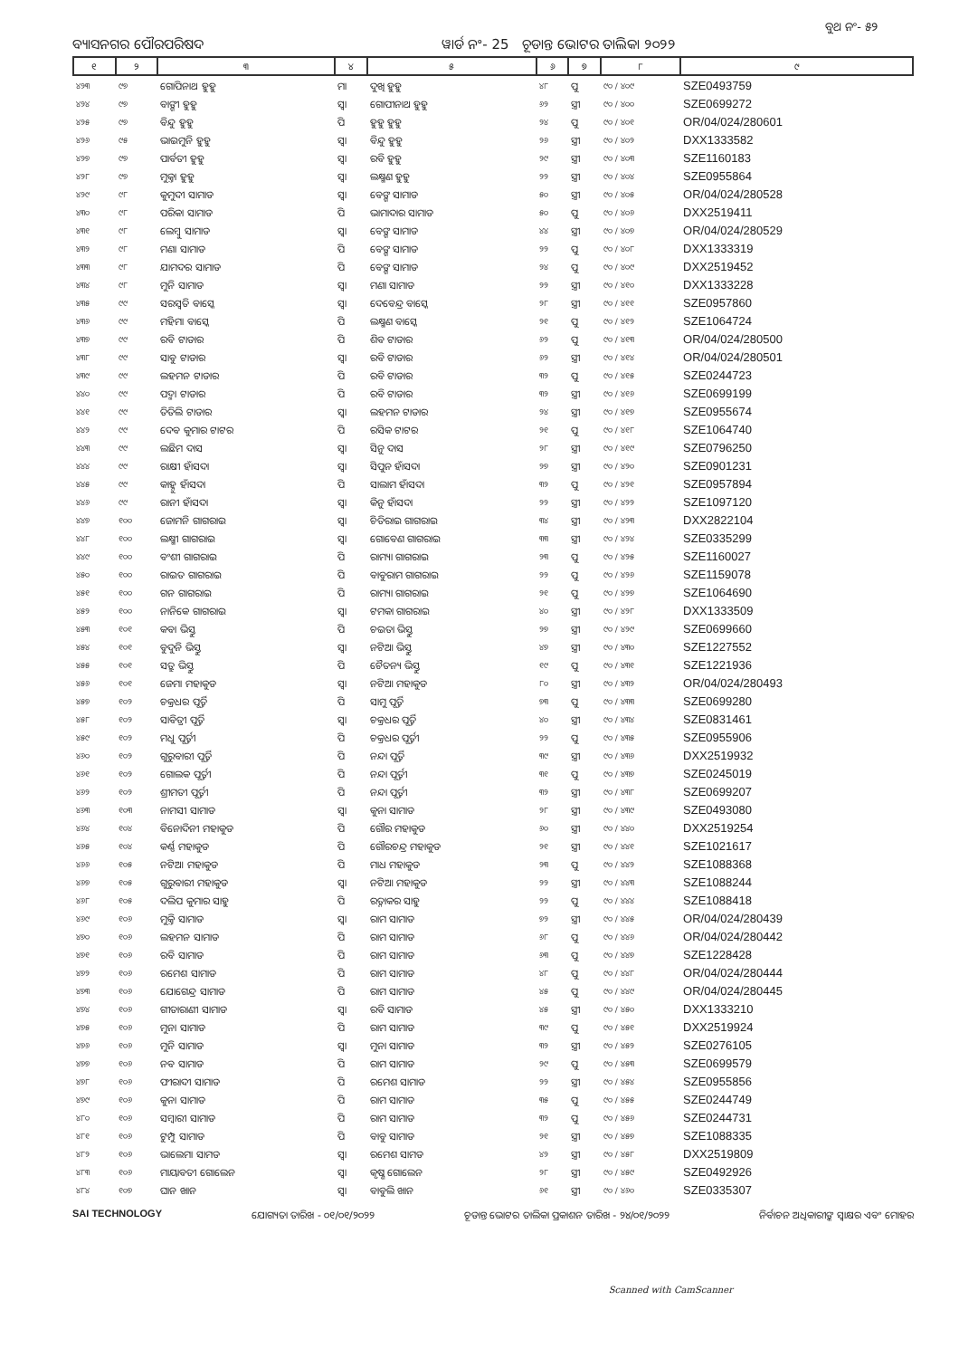ବୁଥ ନଂ- ୫୨
ବ୍ୟାସନଗର ପୌରପରିଷଦ ୱାର୍ଡ ନଂ- 25 ଚୂଡାନ୍ତ ଭୋଟର ତାଲିକା ୨୦୨୨
| ୧ | ୨ | ୩ | ୪ | ୫ | ୬ | ୭ | ୮ | ୯ |
| --- | --- | --- | --- | --- | --- | --- | --- | --- |
| ୪୨୩ | ୯୭ | ଗୋପିନାଥ ହୁହୁ | ମା | ଦୁଖି ହୁହୁ | ୪୮ | ପୁ | ୯୦ / ୪୦୯ | SZE0493759 |
| ୪୨୪ | ୯୭ | ବାଙ୍ଗୀ ହୁହୁ | ସ୍ଵା | ଗୋପୀନାଥ ହୁହୁ | ୬୨ | ସ୍ତ୍ରୀ | ୯୦ / ୪୦୦ | SZE0699272 |
| ୪୨୫ | ୯୭ | ବିନ୍ଦୁ ହୁହୁ | ପି | ହୁହୁ ହୁହୁ | ୨୪ | ପୁ | ୯୦ / ୪୦୧ | OR/04/024/280601 |
| ୪୨୬ | ୯୫ | ଭାଇମୁନି ହୁହୁ | ସ୍ଵା | ବିନ୍ଦୁ ହୁହୁ | ୨୬ | ସ୍ତ୍ରୀ | ୯୦ / ୪୦୨ | DXX1333582 |
| ୪୨୭ | ୯୭ | ପାର୍ବତୀ ହୁହୁ | ସ୍ଵା | ରବି ହୁହୁ | ୨୯ | ସ୍ତ୍ରୀ | ୯୦ / ୪୦୩ | SZE1160183 |
| ୪୨୮ | ୯୭ | ମୁକ୍ତା ହୁହୁ | ସ୍ଵା | ଲକ୍ଷ୍ମଣ ହୁହୁ | ୨୨ | ସ୍ତ୍ରୀ | ୯୦ / ୪୦୪ | SZE0955864 |
| ୪୨୯ | ୯୮ | କୁମୁଦୀ ସାମାଡ | ସ୍ଵା | ବେଙ୍ଗ ସାମାଡ | ୫୦ | ସ୍ତ୍ରୀ | ୯୦ / ୪୦୫ | OR/04/024/280528 |
| ୪୩୦ | ୯୮ | ପରିକା ସାମାଡ | ପି | ଭାମାଦାର ସାମାଡ | ୫୦ | ପୁ | ୯୦ / ୪୦୬ | DXX2519411 |
| ୪୩୧ | ୯୮ | ଲେମ୍ବୁ ସାମାଡ | ସ୍ଵା | ବେଙ୍ଗ ସାମାଡ | ୪୪ | ସ୍ତ୍ରୀ | ୯୦ / ୪୦୭ | OR/04/024/280529 |
| ୪୩୨ | ୯୮ | ମଣା ସାମାଡ | ପି | ବେଙ୍ଗ ସାମାଡ | ୨୨ | ପୁ | ୯୦ / ୪୦୮ | DXX1333319 |
| ୪୩୩ | ୯୮ | ଯାମଦର ସାମାଡ | ପି | ବେଙ୍ଗ ସାମାଡ | ୨୪ | ପୁ | ୯୦ / ୪୦୯ | DXX2519452 |
| ୪୩୪ | ୯୮ | ମୁନି ସାମାଡ | ସ୍ଵା | ମଣା ସାମାଡ | ୨୨ | ସ୍ତ୍ରୀ | ୯୦ / ୪୧୦ | DXX1333228 |
| ୪୩୫ | ୯୯ | ସରସ୍ୱତି ବାସ୍କେ | ସ୍ଵା | ଦେବେନ୍ଦ୍ର ବାସ୍କେ | ୨୮ | ସ୍ତ୍ରୀ | ୯୦ / ୪୧୧ | SZE0957860 |
| ୪୩୬ | ୯୯ | ମହିମା ବାସ୍କେ | ପି | ଲକ୍ଷ୍ମଣ ବାସ୍କେ | ୨୧ | ପୁ | ୯୦ / ୪୧୨ | SZE1064724 |
| ୪୩୭ | ୯୯ | ରବି ଟାଡାର | ପି | ଶିବ ଟାଡାର | ୬୨ | ପୁ | ୯୦ / ୪୧୩ | OR/04/024/280500 |
| ୪୩୮ | ୯୯ | ସାବୁ ଟାଡାର | ସ୍ଵା | ରବି ଟାଡାର | ୬୨ | ସ୍ତ୍ରୀ | ୯୦ / ୪୧୪ | OR/04/024/280501 |
| ୪୩୯ | ୯୯ | ଲହମନ ଟାଡାର | ପି | ରବି ଟାଡାର | ୩୨ | ପୁ | ୯୦ / ୪୧୫ | SZE0244723 |
| ୪୪୦ | ୯୯ | ପଦ୍ମା ଟାଡାର | ପି | ରବି ଟାଡାର | ୩୨ | ସ୍ତ୍ରୀ | ୯୦ / ୪୧୬ | SZE0699199 |
| ୪୪୧ | ୯୯ | ତିତିଲି ଟାଡାର | ସ୍ଵା | ଲହମନ ଟାଡାର | ୨୪ | ସ୍ତ୍ରୀ | ୯୦ / ୪୧୭ | SZE0955674 |
| ୪୪୨ | ୯୯ | ଦେବ କୁମାର ଟାଟର | ପି | ରସିକ ଟାଟର | ୨୧ | ପୁ | ୯୦ / ୪୧୮ | SZE1064740 |
| ୪୪୩ | ୯୯ | ଲଛିମ ଦାସ | ସ୍ଵା | ସିନୁ ଦାସ | ୨୮ | ସ୍ତ୍ରୀ | ୯୦ / ୪୧୯ | SZE0796250 |
| ୪୪୪ | ୯୯ | ରାକ୍ଷୀ ହାଁସଦା | ସ୍ଵା | ସିପୁନ ହାଁସଦା | ୨୭ | ସ୍ତ୍ରୀ | ୯୦ / ୪୨୦ | SZE0901231 |
| ୪୪୫ | ୯୯ | କାହ୍ନୁ ହାଁସଦା | ପି | ସାଲାମ ହାଁସଦା | ୩୨ | ପୁ | ୯୦ / ୪୨୧ | SZE0957894 |
| ୪୪୬ | ୯୯ | ରାନୀ ହାଁସଦା | ସ୍ଵା | କିନୁ ହାଁସଦା | ୨୨ | ସ୍ତ୍ରୀ | ୯୦ / ୪୨୨ | SZE1097120 |
| ୪୪୭ | ୧୦୦ | ଜୋମନି ଗାଗରାଇ | ସ୍ଵା | ଚିତିରାଇ ଗାଗରାଇ | ୩୪ | ସ୍ତ୍ରୀ | ୯୦ / ୪୨୩ | DXX2822104 |
| ୪୪୮ | ୧୦୦ | ଲକ୍ଷ୍ମୀ ଗାଗରାଇ | ସ୍ଵା | ଗୋବେଣ ଗାଗରାଇ | ୩୩ | ସ୍ତ୍ରୀ | ୯୦ / ୪୨୪ | SZE0335299 |
| ୪୪୯ | ୧୦୦ | ବଂଶୀ ଗାଗରାଇ | ପି | ରାମ୍ୟା ଗାଗରାଇ | ୨୩ | ପୁ | ୯୦ / ୪୨୫ | SZE1160027 |
| ୪୫୦ | ୧୦୦ | ରାଇତ ଗାଗରାଇ | ପି | ବାବୁରାମ ଗାଗରାଇ | ୨୨ | ପୁ | ୯୦ / ୪୨୬ | SZE1159078 |
| ୪୫୧ | ୧୦୦ | ଗନ ଗାଗରାଇ | ପି | ରାମ୍ୟା ଗାଗରାଇ | ୨୧ | ପୁ | ୯୦ / ୪୨୭ | SZE1064690 |
| ୪୫୨ | ୧୦୦ | ନାନିକେ ଗାଗରାଇ | ସ୍ଵା | ଟମକା ଗାଗରାଇ | ୪୦ | ସ୍ତ୍ରୀ | ୯୦ / ୪୨୮ | DXX1333509 |
| ୪୫୩ | ୧୦୧ | କବା ଭିସ୍ତୁ | ପି | ଚଇତା ଭିସ୍ତୁ | ୨୭ | ସ୍ତ୍ରୀ | ୯୦ / ୪୨୯ | SZE0699660 |
| ୪୫୪ | ୧୦୧ | ବୁଦୁନି ଭିସ୍ତୁ | ସ୍ଵା | ନଟିଆ ଭିସ୍ତୁ | ୪୭ | ସ୍ତ୍ରୀ | ୯୦ / ୪୩୦ | SZE1227552 |
| ୪୫୫ | ୧୦୧ | ସତ୍ରୁ ଭିସ୍ତୁ | ପି | ଚୈତନ୍ୟ ଭିସ୍ତୁ | ୧୯ | ପୁ | ୯୦ / ୪୩୧ | SZE1221936 |
| ୪୫୬ | ୧୦୧ | ଜେମା ମହାକୁଡ | ସ୍ଵା | ନଟିଆ ମହାକୁଡ | ୮୦ | ସ୍ତ୍ରୀ | ୯୦ / ୪୩୨ | OR/04/024/280493 |
| ୪୫୭ | ୧୦୨ | ଚକ୍ରଧର ପୂର୍ତ୍ତି | ପି | ସାମୁ ପୂର୍ତ୍ତି | ୭୩ | ପୁ | ୯୦ / ୪୩୩ | SZE0699280 |
| ୪୫୮ | ୧୦୨ | ସାବିତ୍ରୀ ପୂର୍ତ୍ତି | ସ୍ଵା | ଚକ୍ରଧର ପୂର୍ତ୍ତି | ୪୦ | ସ୍ତ୍ରୀ | ୯୦ / ୪୩୪ | SZE0831461 |
| ୪୫୯ | ୧୦୨ | ମଧୁ ପୂର୍ତ୍ତୀ | ପି | ଚକ୍ରଧର ପୂର୍ତ୍ତୀ | ୨୨ | ପୁ | ୯୦ / ୪୩୫ | SZE0955906 |
| ୪୬୦ | ୧୦୨ | ଗୁରୁବାରୀ ପୂର୍ତ୍ତି | ପି | ନନ୍ଦା ପୂର୍ତ୍ତି | ୩୯ | ସ୍ତ୍ରୀ | ୯୦ / ୪୩୬ | DXX2519932 |
| ୪୬୧ | ୧୦୨ | ଗୋଲକ ପୂର୍ତ୍ତୀ | ପି | ନନ୍ଦା ପୂର୍ତ୍ତୀ | ୩୧ | ପୁ | ୯୦ / ୪୩୭ | SZE0245019 |
| ୪୬୨ | ୧୦୨ | ଶ୍ରୀମତୀ ପୂର୍ତ୍ତୀ | ପି | ନନ୍ଦା ପୂର୍ତ୍ତୀ | ୩୨ | ସ୍ତ୍ରୀ | ୯୦ / ୪୩୮ | SZE0699207 |
| ୪୬୩ | ୧୦୩ | ନାମସୀ ସାମାଡ | ସ୍ଵା | କୁନା ସାମାଡ | ୨୮ | ସ୍ତ୍ରୀ | ୯୦ / ୪୩୯ | SZE0493080 |
| ୪୬୪ | ୧୦୪ | ବିନୋଦିନୀ ମହାକୁଡ | ପି | ଗୌର ମହାକୁଡ | ୬୦ | ସ୍ତ୍ରୀ | ୯୦ / ୪୪୦ | DXX2519254 |
| ୪୬୫ | ୧୦୪ | କର୍ଣ୍ଣ ମହାକୁଡ | ପି | ଗୌରଚନ୍ଦ୍ର ମହାକୁଡ | ୨୧ | ସ୍ତ୍ରୀ | ୯୦ / ୪୪୧ | SZE1021617 |
| ୪୬୬ | ୧୦୫ | ନଟିଆ ମହାକୁଡ | ପି | ମାଧ ମହାକୁଡ | ୨୩ | ପୁ | ୯୦ / ୪୪୨ | SZE1088368 |
| ୪୬୭ | ୧୦୫ | ଗୁରୁବାରୀ ମହାକୁଡ | ସ୍ଵା | ନଟିଆ ମହାକୁଡ | ୨୨ | ସ୍ତ୍ରୀ | ୯୦ / ୪୪୩ | SZE1088244 |
| ୪୬୮ | ୧୦୫ | ଦଲିପ କୁମାର ସାହୁ | ପି | ରତ୍ନାକର ସାହୁ | ୨୨ | ପୁ | ୯୦ / ୪୪୪ | SZE1088418 |
| ୪୬୯ | ୧୦୬ | ମୁକ୍ତି ସାମାଡ | ସ୍ଵା | ରାମ ସାମାଡ | ୭୨ | ସ୍ତ୍ରୀ | ୯୦ / ୪୪୫ | OR/04/024/280439 |
| ୪୭୦ | ୧୦୬ | ଲହମନ ସାମାଡ | ପି | ରାମ ସାମାଡ | ୬୮ | ପୁ | ୯୦ / ୪୪୬ | OR/04/024/280442 |
| ୪୭୧ | ୧୦୬ | ରବି ସାମାଡ | ପି | ରାମ ସାମାଡ | ୬୩ | ପୁ | ୯୦ / ୪୪୭ | SZE1228428 |
| ୪୭୨ | ୧୦୬ | ରମେଶ ସାମାଡ | ପି | ରାମ ସାମାଡ | ୪୮ | ପୁ | ୯୦ / ୪୪୮ | OR/04/024/280444 |
| ୪୭୩ | ୧୦୬ | ଯୋଗେନ୍ଦ୍ର ସାମାଡ | ପି | ରାମ ସାମାଡ | ୪୫ | ପୁ | ୯୦ / ୪୪୯ | OR/04/024/280445 |
| ୪୭୪ | ୧୦୬ | ଗୀତାରାଣୀ ସାମାଡ | ସ୍ଵା | ରବି ସାମାଡ | ୪୫ | ସ୍ତ୍ରୀ | ୯୦ / ୪୫୦ | DXX1333210 |
| ୪୭୫ | ୧୦୬ | ମୁନା ସାମାଡ | ପି | ରାମ ସାମାଡ | ୩୯ | ପୁ | ୯୦ / ୪୫୧ | DXX2519924 |
| ୪୭୬ | ୧୦୬ | ମୁନି ସାମାଡ | ସ୍ଵା | ମୁନା ସାମାଡ | ୩୨ | ସ୍ତ୍ରୀ | ୯୦ / ୪୫୨ | SZE0276105 |
| ୪୭୭ | ୧୦୬ | ନବ ସାମାଡ | ପି | ରାମ ସାମାଡ | ୨୯ | ପୁ | ୯୦ / ୪୫୩ | SZE0699579 |
| ୪୭୮ | ୧୦୬ | ଫୀରାଦୀ ସାମାଡ | ପି | ରମେଶ ସାମାଡ | ୨୨ | ସ୍ତ୍ରୀ | ୯୦ / ୪୫୪ | SZE0955856 |
| ୪୭୯ | ୧୦୬ | କୁନା ସାମାଡ | ପି | ରାମ ସାମାଡ | ୩୫ | ପୁ | ୯୦ / ୪୫୫ | SZE0244749 |
| ୪୮୦ | ୧୦୬ | ସମ୍ବାରୀ ସାମାଡ | ପି | ରାମ ସାମାଡ | ୩୨ | ପୁ | ୯୦ / ୪୫୬ | SZE0244731 |
| ୪୮୧ | ୧୦୬ | ଟୁମ୍ପୁ ସାମାଡ | ପି | ବାବୁ ସାମାଡ | ୨୧ | ସ୍ତ୍ରୀ | ୯୦ / ୪୫୭ | SZE1088335 |
| ୪୮୨ | ୧୦୬ | ଭାଲେମା ସାମଡ | ସ୍ଵା | ରମେଶ ସାମଡ | ୪୨ | ସ୍ତ୍ରୀ | ୯୦ / ୪୫୮ | DXX2519809 |
| ୪୮୩ | ୧୦୬ | ମାୟାବତୀ ଗୋଲେନ | ସ୍ଵା | କୃଷ୍ଣ ଗୋଲେନ | ୨୮ | ସ୍ତ୍ରୀ | ୯୦ / ୪୫୯ | SZE0492926 |
| ୪୮୪ | ୧୦୭ | ଘାନ ଖାନ | ସ୍ଵା | ବାବୁଲି ଖାନ | ୬୧ | ସ୍ତ୍ରୀ | ୯୦ / ୪୬୦ | SZE0335307 |
SAI TECHNOLOGY ଯୋଗ୍ୟତା ତାରିଖ - ୦୧/୦୧/୨୦୨୨ ଚୂଡାନ୍ତ ଭୋଟର ତାଲିକା ପ୍ରକାଶନ ତାରିଖ - ୨୪/୦୧/୨୦୨୨ ନିର୍ବାଚନ ଅଧିକାରୀଙ୍କ ସ୍ୱାକ୍ଷର ଏବଂ ମୋହର
Scanned with CamScanner